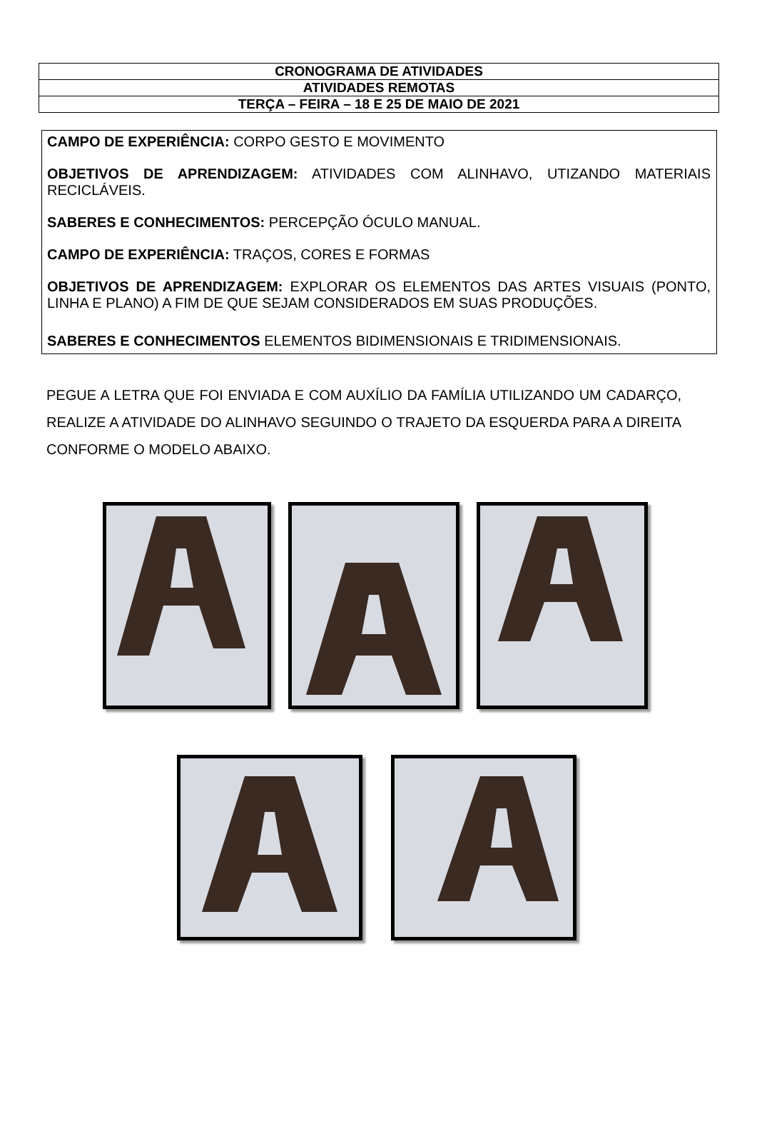| CRONOGRAMA DE ATIVIDADES |
| ATIVIDADES REMOTAS |
| TERÇA – FEIRA – 18 E 25 DE MAIO DE 2021 |
CAMPO DE EXPERIÊNCIA: CORPO GESTO E MOVIMENTO
OBJETIVOS DE APRENDIZAGEM: ATIVIDADES COM ALINHAVO, UTIZANDO MATERIAIS RECICLÁVEIS.
SABERES E CONHECIMENTOS: PERCEPÇÃO ÓCULO MANUAL.
CAMPO DE EXPERIÊNCIA: TRAÇOS, CORES E FORMAS
OBJETIVOS DE APRENDIZAGEM: EXPLORAR OS ELEMENTOS DAS ARTES VISUAIS (PONTO, LINHA E PLANO) A FIM DE QUE SEJAM CONSIDERADOS EM SUAS PRODUÇÕES.
SABERES E CONHECIMENTOS ELEMENTOS BIDIMENSIONAIS E TRIDIMENSIONAIS.
PEGUE A LETRA QUE FOI ENVIADA E COM AUXÍLIO DA FAMÍLIA UTILIZANDO UM CADARÇO, REALIZE A ATIVIDADE DO ALINHAVO SEGUINDO O TRAJETO DA ESQUERDA PARA A DIREITA CONFORME O MODELO ABAIXO.